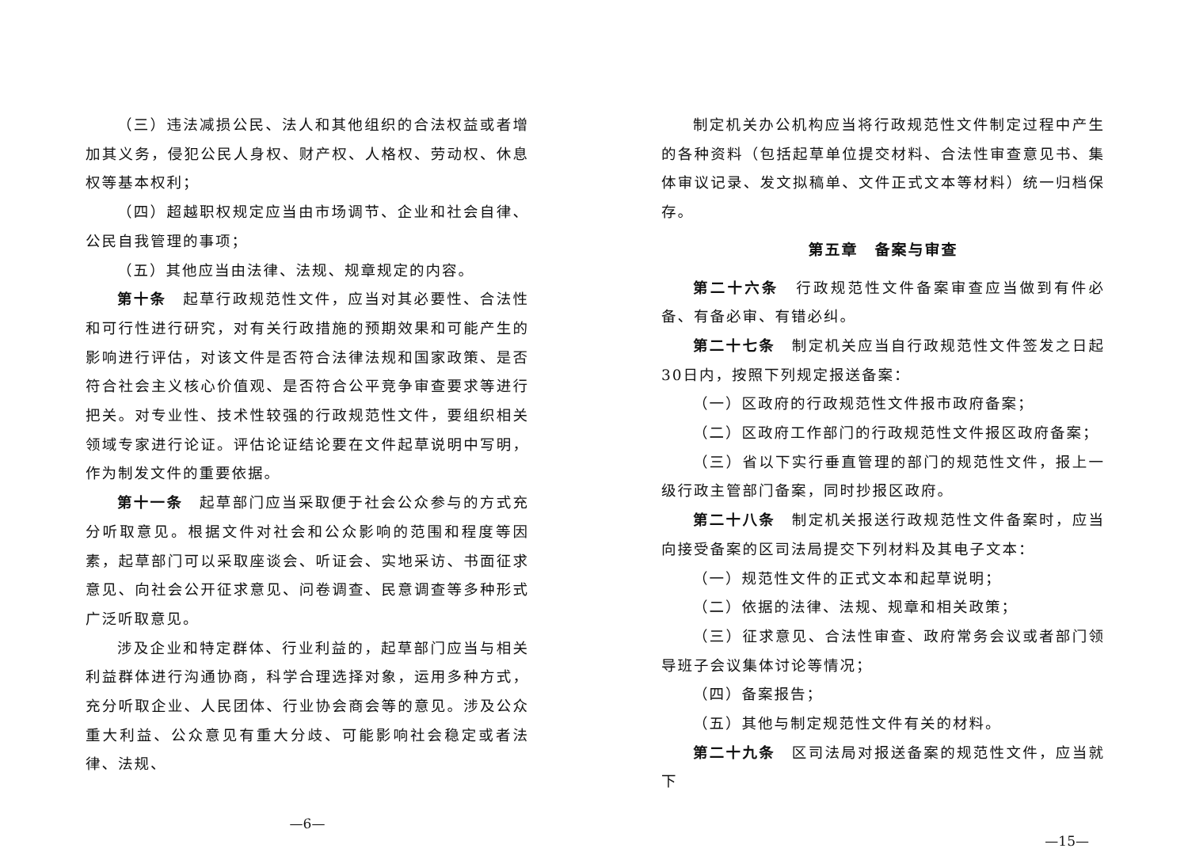（三）违法减损公民、法人和其他组织的合法权益或者增加其义务，侵犯公民人身权、财产权、人格权、劳动权、休息权等基本权利；
（四）超越职权规定应当由市场调节、企业和社会自律、公民自我管理的事项；
（五）其他应当由法律、法规、规章规定的内容。
第十条　起草行政规范性文件，应当对其必要性、合法性和可行性进行研究，对有关行政措施的预期效果和可能产生的影响进行评估，对该文件是否符合法律法规和国家政策、是否符合社会主义核心价值观、是否符合公平竞争审查要求等进行把关。对专业性、技术性较强的行政规范性文件，要组织相关领域专家进行论证。评估论证结论要在文件起草说明中写明，作为制发文件的重要依据。
第十一条　起草部门应当采取便于社会公众参与的方式充分听取意见。根据文件对社会和公众影响的范围和程度等因素，起草部门可以采取座谈会、听证会、实地采访、书面征求意见、向社会公开征求意见、问卷调查、民意调查等多种形式广泛听取意见。
涉及企业和特定群体、行业利益的，起草部门应当与相关利益群体进行沟通协商，科学合理选择对象，运用多种方式，充分听取企业、人民团体、行业协会商会等的意见。涉及公众重大利益、公众意见有重大分歧、可能影响社会稳定或者法律、法规、
—6—
制定机关办公机构应当将行政规范性文件制定过程中产生的各种资料（包括起草单位提交材料、合法性审查意见书、集体审议记录、发文拟稿单、文件正式文本等材料）统一归档保存。
第五章　备案与审查
第二十六条　行政规范性文件备案审查应当做到有件必备、有备必审、有错必纠。
第二十七条　制定机关应当自行政规范性文件签发之日起30日内，按照下列规定报送备案：
（一）区政府的行政规范性文件报市政府备案；
（二）区政府工作部门的行政规范性文件报区政府备案；
（三）省以下实行垂直管理的部门的规范性文件，报上一级行政主管部门备案，同时抄报区政府。
第二十八条　制定机关报送行政规范性文件备案时，应当向接受备案的区司法局提交下列材料及其电子文本：
（一）规范性文件的正式文本和起草说明；
（二）依据的法律、法规、规章和相关政策；
（三）征求意见、合法性审查、政府常务会议或者部门领导班子会议集体讨论等情况；
（四）备案报告；
（五）其他与制定规范性文件有关的材料。
第二十九条　区司法局对报送备案的规范性文件，应当就下
—15—